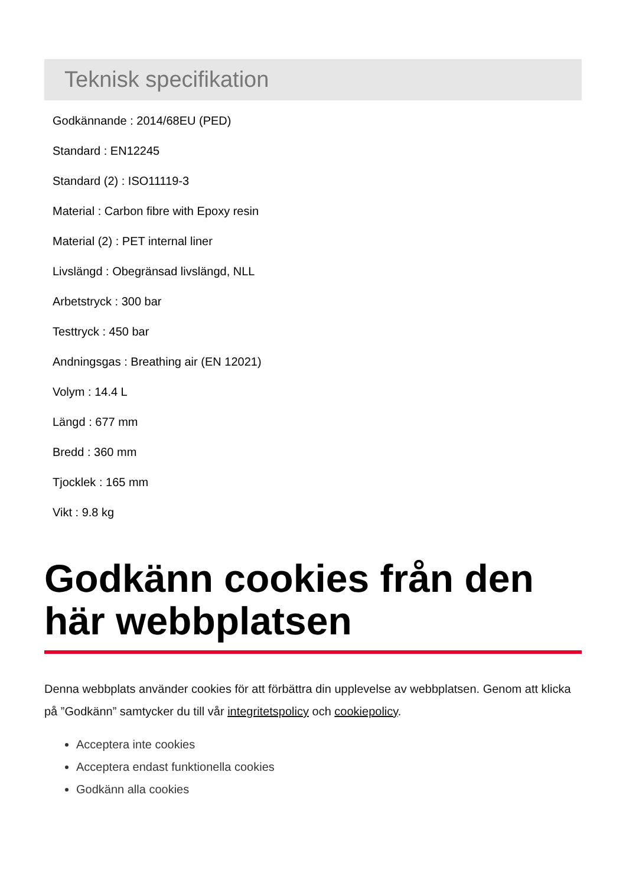Teknisk specifikation
Godkännande : 2014/68EU (PED)
Standard : EN12245
Standard (2) : ISO11119-3
Material : Carbon fibre with Epoxy resin
Material (2) : PET internal liner
Livslängd : Obegränsad livslängd, NLL
Arbetstryck : 300 bar
Testtryck : 450 bar
Andningsgas : Breathing air (EN 12021)
Volym : 14.4 L
Längd : 677 mm
Bredd : 360 mm
Tjocklek : 165 mm
Vikt : 9.8 kg
Godkänn cookies från den här webbplatsen
Denna webbplats använder cookies för att förbättra din upplevelse av webbplatsen. Genom att klicka på ”Godkänn” samtycker du till vår integritetspolicy och cookiepolicy.
Acceptera inte cookies
Acceptera endast funktionella cookies
Godkänn alla cookies